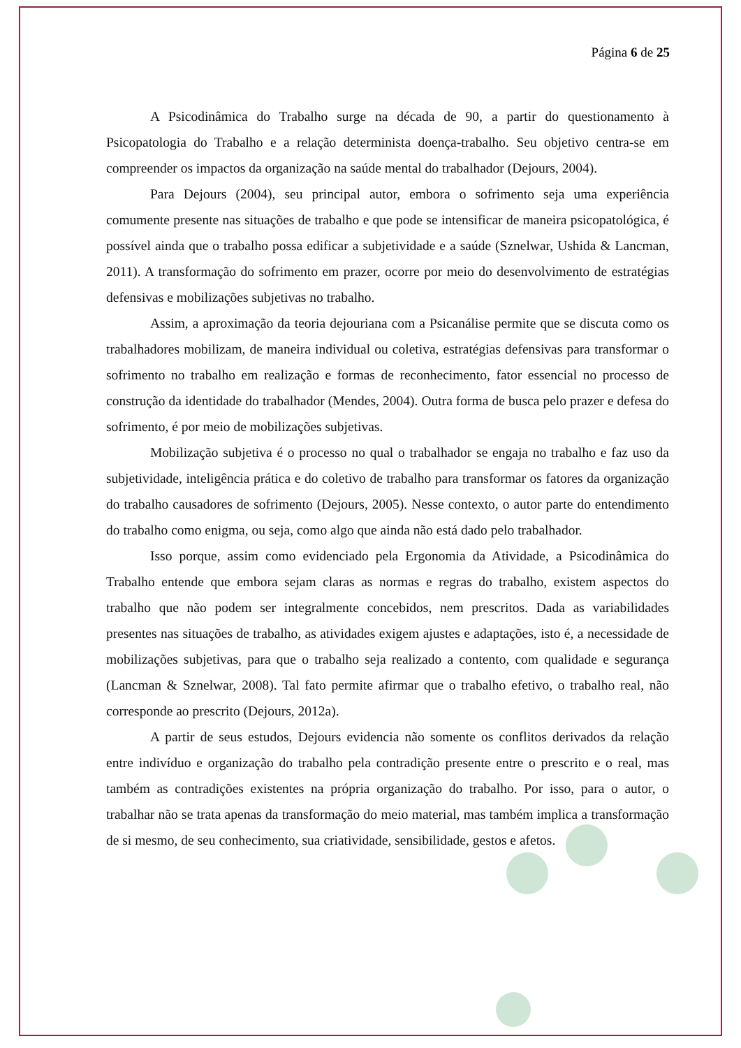Página 6 de 25
A Psicodinâmica do Trabalho surge na década de 90, a partir do questionamento à Psicopatologia do Trabalho e a relação determinista doença-trabalho. Seu objetivo centra-se em compreender os impactos da organização na saúde mental do trabalhador (Dejours, 2004).
Para Dejours (2004), seu principal autor, embora o sofrimento seja uma experiência comumente presente nas situações de trabalho e que pode se intensificar de maneira psicopatológica, é possível ainda que o trabalho possa edificar a subjetividade e a saúde (Sznelwar, Ushida & Lancman, 2011). A transformação do sofrimento em prazer, ocorre por meio do desenvolvimento de estratégias defensivas e mobilizações subjetivas no trabalho.
Assim, a aproximação da teoria dejouriana com a Psicanálise permite que se discuta como os trabalhadores mobilizam, de maneira individual ou coletiva, estratégias defensivas para transformar o sofrimento no trabalho em realização e formas de reconhecimento, fator essencial no processo de construção da identidade do trabalhador (Mendes, 2004). Outra forma de busca pelo prazer e defesa do sofrimento, é por meio de mobilizações subjetivas.
Mobilização subjetiva é o processo no qual o trabalhador se engaja no trabalho e faz uso da subjetividade, inteligência prática e do coletivo de trabalho para transformar os fatores da organização do trabalho causadores de sofrimento (Dejours, 2005). Nesse contexto, o autor parte do entendimento do trabalho como enigma, ou seja, como algo que ainda não está dado pelo trabalhador.
Isso porque, assim como evidenciado pela Ergonomia da Atividade, a Psicodinâmica do Trabalho entende que embora sejam claras as normas e regras do trabalho, existem aspectos do trabalho que não podem ser integralmente concebidos, nem prescritos. Dada as variabilidades presentes nas situações de trabalho, as atividades exigem ajustes e adaptações, isto é, a necessidade de mobilizações subjetivas, para que o trabalho seja realizado a contento, com qualidade e segurança (Lancman & Sznelwar, 2008). Tal fato permite afirmar que o trabalho efetivo, o trabalho real, não corresponde ao prescrito (Dejours, 2012a).
A partir de seus estudos, Dejours evidencia não somente os conflitos derivados da relação entre indivíduo e organização do trabalho pela contradição presente entre o prescrito e o real, mas também as contradições existentes na própria organização do trabalho. Por isso, para o autor, o trabalhar não se trata apenas da transformação do meio material, mas também implica a transformação de si mesmo, de seu conhecimento, sua criatividade, sensibilidade, gestos e afetos.